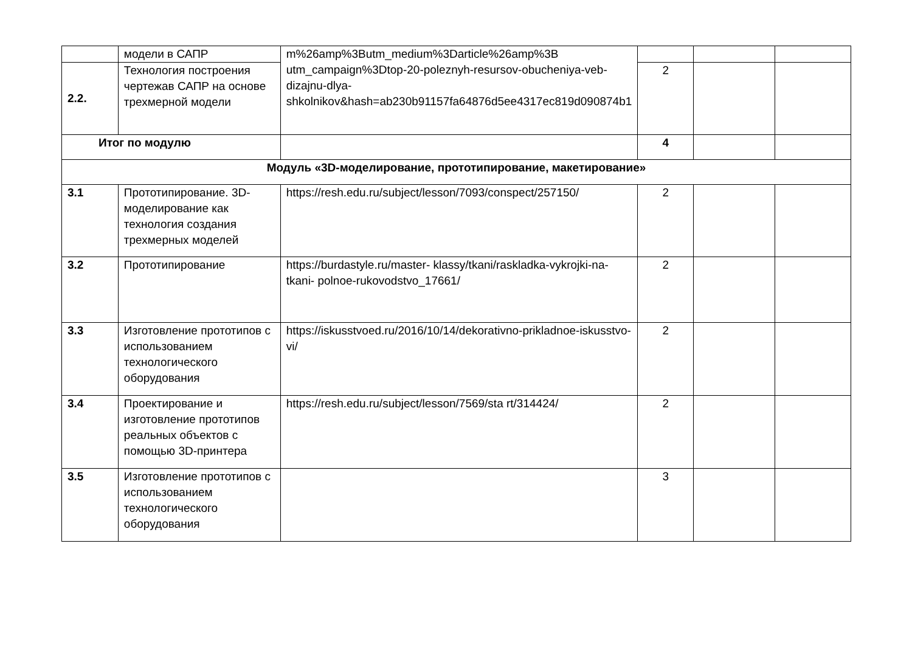| | модели в САПР | m%26amp%3Butm_medium%3Darticle%26amp%3B utm_campaign%3Dtop-20-poleznyh-resursov-obucheniya-veb-dizajnu-dlya-shkolnikov&hash=ab230b91157fa64876d5ee4317ec819d090874b1 | | | |
| 2.2. | Технология построения чертежав САПР на основе трехмерной модели | | 2 | | |
| Итог по модулю | | | 4 | | |
| Модуль «3D-моделирование, прототипирование, макетирование» | | | | | |
| 3.1 | Прототипирование. 3D-моделирование как технология создания трехмерных моделей | https://resh.edu.ru/subject/lesson/7093/conspect/257150/ | 2 | | |
| 3.2 | Прототипирование | https://burdastyle.ru/master- klassy/tkani/raskladka-vykrojki-na-tkani- polnoe-rukovodstvo_17661/ | 2 | | |
| 3.3 | Изготовление прототипов с использованием технологического оборудования | https://iskusstvoed.ru/2016/10/14/dekorativno-prikladnoe-iskusstvo-vi/ | 2 | | |
| 3.4 | Проектирование и изготовление прототипов реальных объектов с помощью 3D-принтера | https://resh.edu.ru/subject/lesson/7569/sta rt/314424/ | 2 | | |
| 3.5 | Изготовление прототипов с использованием технологического оборудования | | 3 | | |